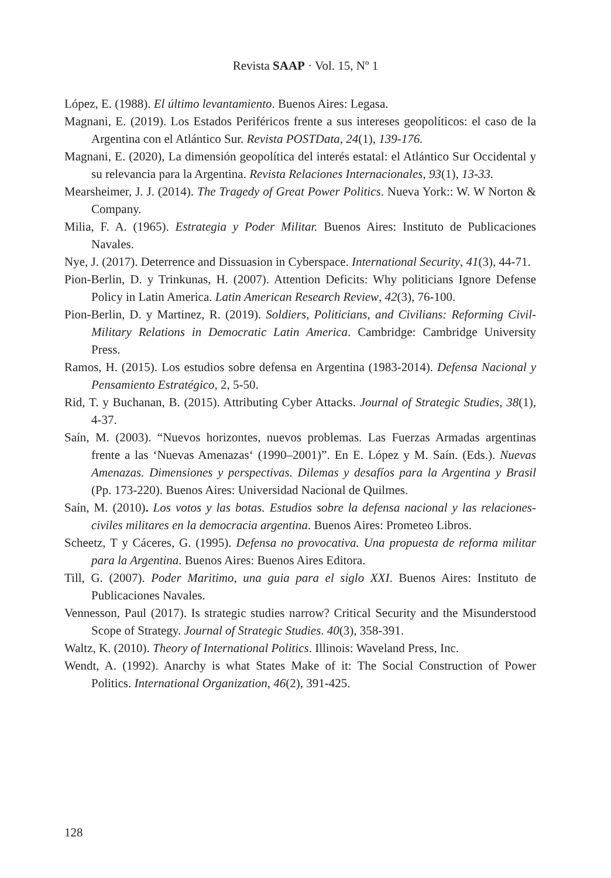Revista SAAP · Vol. 15, Nº 1
López, E. (1988). El último levantamiento. Buenos Aires: Legasa.
Magnani, E. (2019). Los Estados Periféricos frente a sus intereses geopolíticos: el caso de la Argentina con el Atlántico Sur. Revista POSTData, 24(1), 139-176.
Magnani, E. (2020), La dimensión geopolítica del interés estatal: el Atlántico Sur Occidental y su relevancia para la Argentina. Revista Relaciones Internacionales, 93(1), 13-33.
Mearsheimer, J. J. (2014). The Tragedy of Great Power Politics. Nueva York:: W. W Norton & Company.
Milia, F. A. (1965). Estrategia y Poder Militar. Buenos Aires: Instituto de Publicaciones Navales.
Nye, J. (2017). Deterrence and Dissuasion in Cyberspace. International Security, 41(3), 44-71.
Pion-Berlin, D. y Trinkunas, H. (2007). Attention Deficits: Why politicians Ignore Defense Policy in Latin America. Latin American Research Review, 42(3), 76-100.
Pion-Berlin, D. y Martinez, R. (2019). Soldiers, Politicians, and Civilians: Reforming Civil-Military Relations in Democratic Latin America. Cambridge: Cambridge University Press.
Ramos, H. (2015). Los estudios sobre defensa en Argentina (1983-2014). Defensa Nacional y Pensamiento Estratégico, 2, 5-50.
Rid, T. y Buchanan, B. (2015). Attributing Cyber Attacks. Journal of Strategic Studies, 38(1), 4-37.
Saín, M. (2003). “Nuevos horizontes, nuevos problemas. Las Fuerzas Armadas argentinas frente a las ‘Nuevas Amenazas‘ (1990–2001)”. En E. López y M. Saín. (Eds.). Nuevas Amenazas. Dimensiones y perspectivas. Dilemas y desafíos para la Argentina y Brasil (Pp. 173-220). Buenos Aires: Universidad Nacional de Quilmes.
Saín, M. (2010). Los votos y las botas. Estudios sobre la defensa nacional y las relaciones-civiles militares en la democracia argentina. Buenos Aires: Prometeo Libros.
Scheetz, T y Cáceres, G. (1995). Defensa no provocativa. Una propuesta de reforma militar para la Argentina. Buenos Aires: Buenos Aires Editora.
Till, G. (2007). Poder Maritimo, una guia para el siglo XXI. Buenos Aires: Instituto de Publicaciones Navales.
Vennesson, Paul (2017). Is strategic studies narrow? Critical Security and the Misunderstood Scope of Strategy. Journal of Strategic Studies. 40(3), 358-391.
Waltz, K. (2010). Theory of International Politics. Illinois: Waveland Press, Inc.
Wendt, A. (1992). Anarchy is what States Make of it: The Social Construction of Power Politics. International Organization, 46(2), 391-425.
128